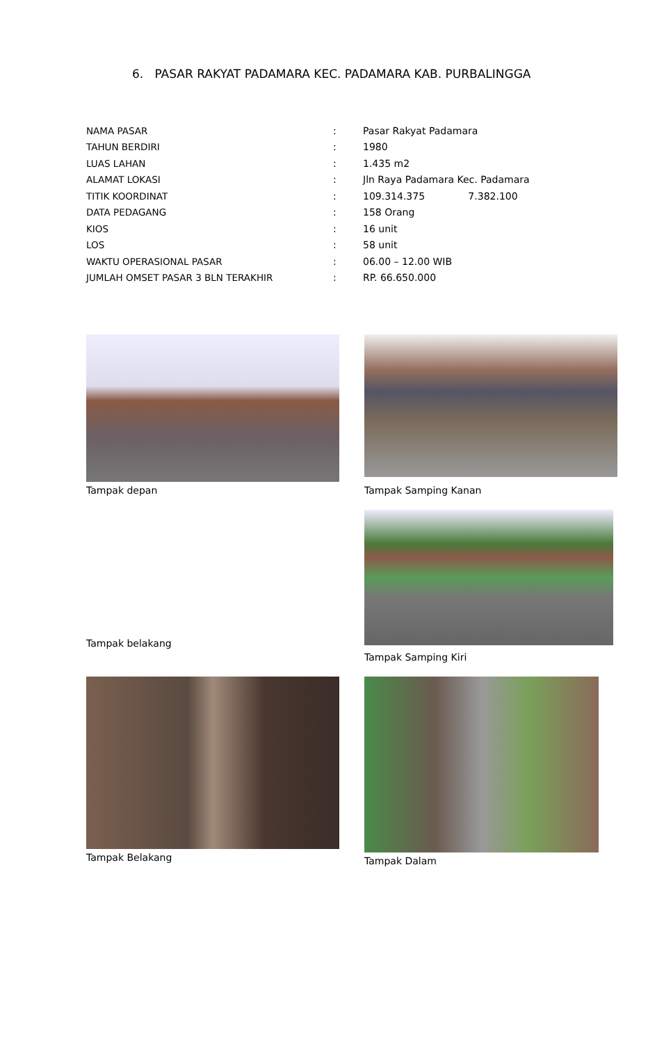6. PASAR RAKYAT PADAMARA KEC. PADAMARA KAB. PURBALINGGA
| NAMA PASAR | : | Pasar Rakyat Padamara |
| TAHUN BERDIRI | : | 1980 |
| LUAS LAHAN | : | 1.435 m2 |
| ALAMAT LOKASI | : | Jln Raya Padamara Kec. Padamara |
| TITIK KOORDINAT | : | 109.314.375 7.382.100 |
| DATA PEDAGANG | : | 158 Orang |
| KIOS | : | 16 unit |
| LOS | : | 58 unit |
| WAKTU OPERASIONAL PASAR | : | 06.00 – 12.00 WIB |
| JUMLAH OMSET PASAR 3 BLN TERAKHIR | : | RP. 66.650.000 |
Tampak depan
Tampak Samping Kanan
Tampak belakang
Tampak Samping Kiri
Tampak Belakang
Tampak Dalam